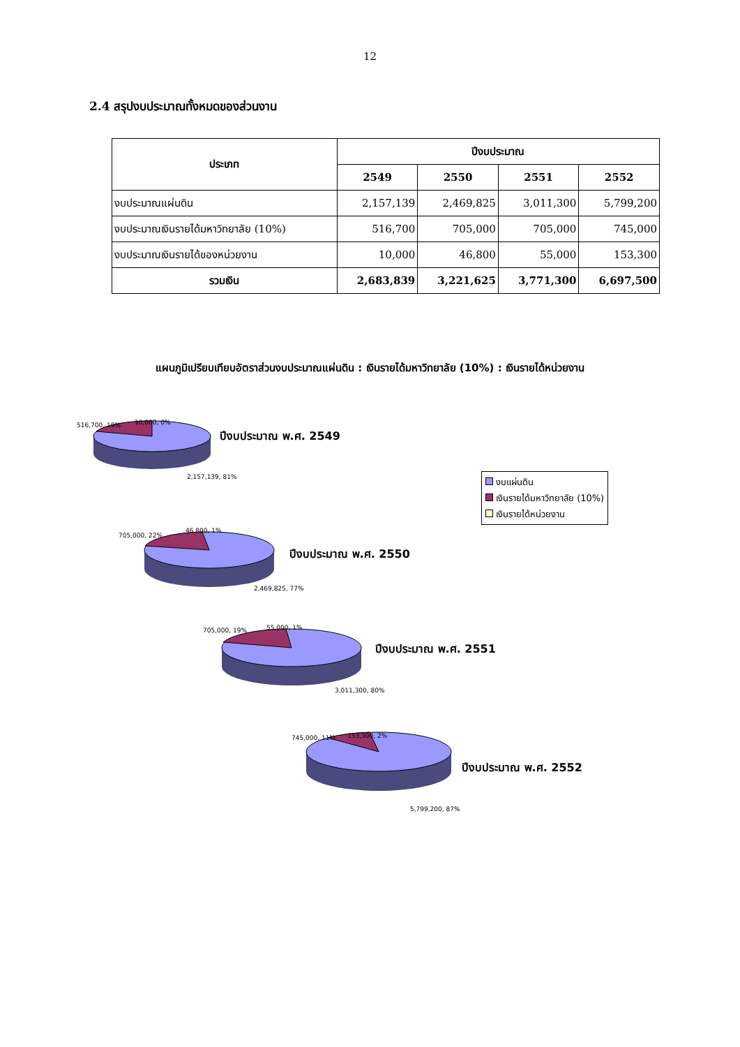12
2.4 สรุปงบประมาณทั้งหมดของส่วนงาน
| ประเภท | ปีงบประมาณ | | | |
| --- | --- | --- | --- | --- |
| | 2549 | 2550 | 2551 | 2552 |
| งบประมาณแผ่นดิน | 2,157,139 | 2,469,825 | 3,011,300 | 5,799,200 |
| งบประมาณเงินรายได้มหาวิทยาลัย (10%) | 516,700 | 705,000 | 705,000 | 745,000 |
| งบประมาณเงินรายได้ของหน่วยงาน | 10,000 | 46,800 | 55,000 | 153,300 |
| รวมเงิน | 2,683,839 | 3,221,625 | 3,771,300 | 6,697,500 |
แผนภูมิเปรียบเทียบอัตราส่วนงบประมาณแผ่นดิน : เงินรายได้มหาวิทยาลัย (10%) : เงินรายได้หน่วยงาน
516,700, 19% 10,000, 0%
ปีงบประมาณ พ.ศ. 2549
2,157,139, 81%
งบแผ่นดิน
เงินรายได้มหาวิทยาลัย (10%)
เงินรายได้หน่วยงาน
705,000, 22%
46,800, 1%
ปีงบประมาณ พ.ศ. 2550
2,469,825, 77%
705,000, 19% 55,000, 1%
ปีงบประมาณ พ.ศ. 2551
3,011,300, 80%
745,000, 11% 153,300, 2%
ปีงบประมาณ พ.ศ. 2552
5,799,200, 87%